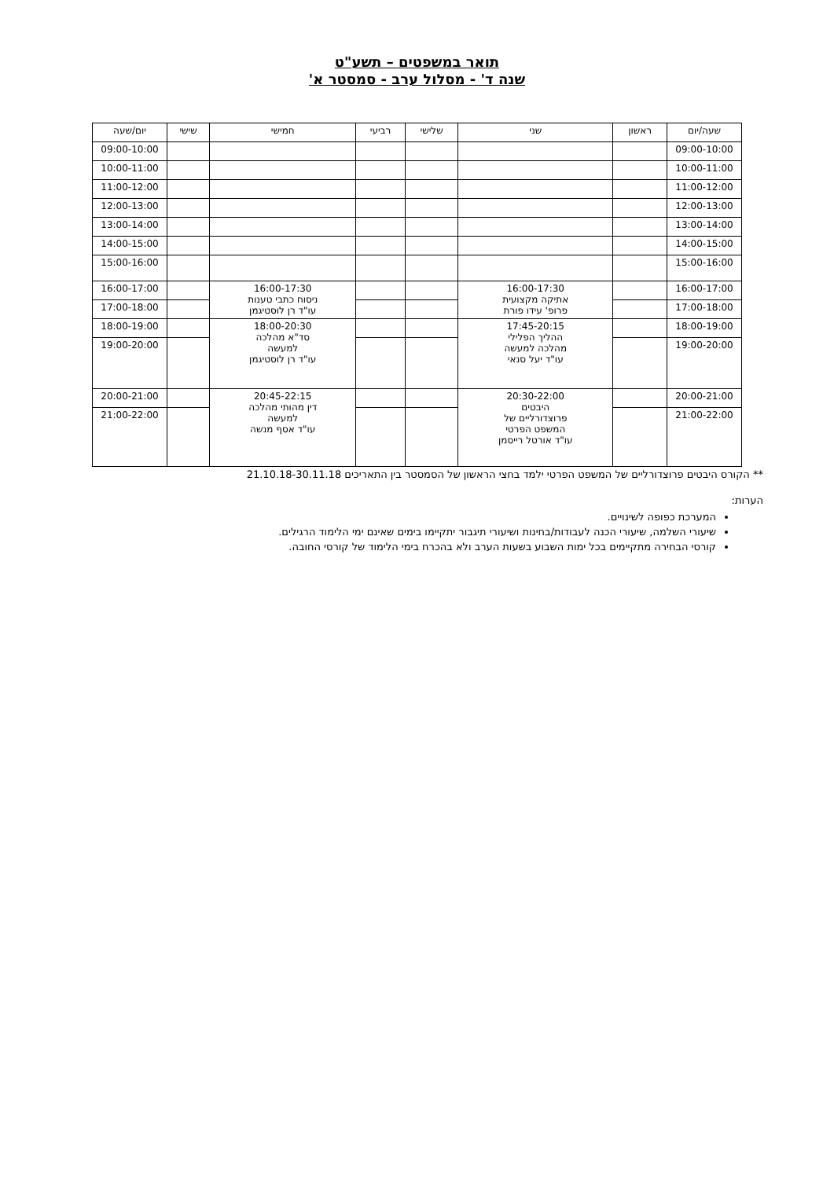תואר במשפטים – תשע"ט
שנה ד' - מסלול ערב - סמסטר א'
| שעה/יום | ראשון | שני | שלישי | רביעי | חמישי | שישי | יום/שעה |
| --- | --- | --- | --- | --- | --- | --- | --- |
| 09:00-10:00 | | | | | | | 09:00-10:00 |
| 10:00-11:00 | | | | | | | 10:00-11:00 |
| 11:00-12:00 | | | | | | | 11:00-12:00 |
| 12:00-13:00 | | | | | | | 12:00-13:00 |
| 13:00-14:00 | | | | | | | 13:00-14:00 |
| 14:00-15:00 | | | | | | | 14:00-15:00 |
| 15:00-16:00 | | | | | | | 15:00-16:00 |
| 16:00-17:00 | | 16:00-17:30 אתיקה מקצועית פרופ' עידו פורת | | | 16:00-17:30 ניסוח כתבי טענות עו"ד רן לוסטיגמן | | 16:00-17:00 |
| 17:00-18:00 | | | | | | | 17:00-18:00 |
| 18:00-19:00 | | 17:45-20:15 ההליך הפלילי מהלכה למעשה עו"ד יעל סנאי | | | 18:00-20:30 סד"א מהלכה למעשה עו"ד רן לוסטיגמן | | 18:00-19:00 |
| 19:00-20:00 | | | | | | | 19:00-20:00 |
| 20:00-21:00 | | 20:30-22:00 היבטים פרוצדורליים של המשפט הפרטי עו"ד אורטל רייסמן | | | 20:45-22:15 דין מהותי מהלכה למעשה עו"ד אסף מנשה | | 20:00-21:00 |
| 21:00-22:00 | | | | | | | 21:00-22:00 |
** הקורס היבטים פרוצדורליים של המשפט הפרטי ילמד בחצי הראשון של הסמסטר בין התאריכים 21.10.18-30.11.18
הערות:
המערכת כפופה לשינויים.
שיעורי השלמה, שיעורי הכנה לעבודות/בחינות ושיעורי תיגבור יתקיימו בימים שאינם ימי הלימוד הרגילים.
קורסי הבחירה מתקיימים בכל ימות השבוע בשעות הערב ולא בהכרח בימי הלימוד של קורסי החובה.